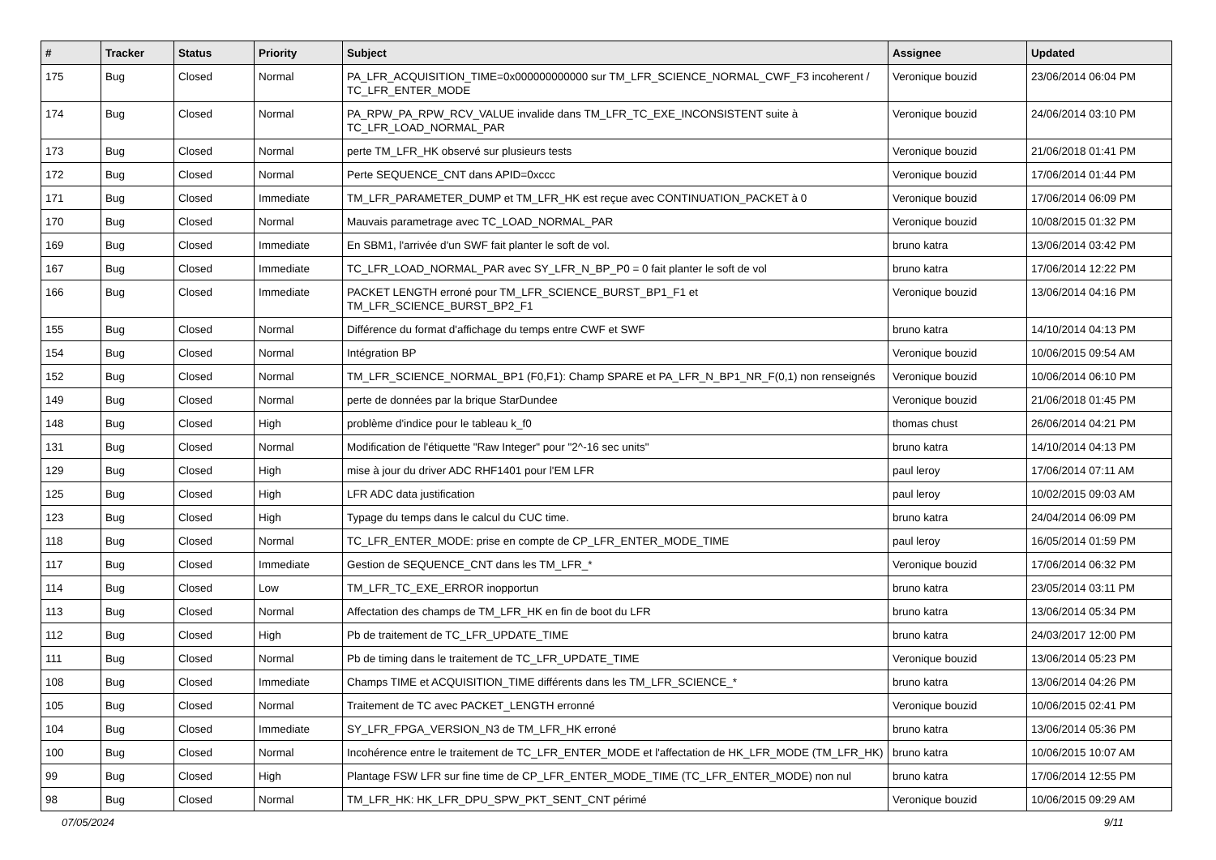| # | Tracker | Status | Priority | Subject | Assignee | Updated |
| --- | --- | --- | --- | --- | --- | --- |
| 175 | Bug | Closed | Normal | PA_LFR_ACQUISITION_TIME=0x000000000000 sur TM_LFR_SCIENCE_NORMAL_CWF_F3 incoherent / TC_LFR_ENTER_MODE | Veronique bouzid | 23/06/2014 06:04 PM |
| 174 | Bug | Closed | Normal | PA_RPW_PA_RPW_RCV_VALUE invalide dans TM_LFR_TC_EXE_INCONSISTENT suite à TC_LFR_LOAD_NORMAL_PAR | Veronique bouzid | 24/06/2014 03:10 PM |
| 173 | Bug | Closed | Normal | perte TM_LFR_HK observé sur plusieurs tests | Veronique bouzid | 21/06/2018 01:41 PM |
| 172 | Bug | Closed | Normal | Perte SEQUENCE_CNT dans APID=0xccc | Veronique bouzid | 17/06/2014 01:44 PM |
| 171 | Bug | Closed | Immediate | TM_LFR_PARAMETER_DUMP et TM_LFR_HK est reçue avec CONTINUATION_PACKET à 0 | Veronique bouzid | 17/06/2014 06:09 PM |
| 170 | Bug | Closed | Normal | Mauvais parametrage avec TC_LOAD_NORMAL_PAR | Veronique bouzid | 10/08/2015 01:32 PM |
| 169 | Bug | Closed | Immediate | En SBM1, l'arrivée d'un SWF fait planter le soft de vol. | bruno katra | 13/06/2014 03:42 PM |
| 167 | Bug | Closed | Immediate | TC_LFR_LOAD_NORMAL_PAR avec SY_LFR_N_BP_P0 = 0 fait planter le soft de vol | bruno katra | 17/06/2014 12:22 PM |
| 166 | Bug | Closed | Immediate | PACKET LENGTH erroné pour TM_LFR_SCIENCE_BURST_BP1_F1 et TM_LFR_SCIENCE_BURST_BP2_F1 | Veronique bouzid | 13/06/2014 04:16 PM |
| 155 | Bug | Closed | Normal | Différence du format d'affichage du temps entre CWF et SWF | bruno katra | 14/10/2014 04:13 PM |
| 154 | Bug | Closed | Normal | Intégration BP | Veronique bouzid | 10/06/2015 09:54 AM |
| 152 | Bug | Closed | Normal | TM_LFR_SCIENCE_NORMAL_BP1 (F0,F1): Champ SPARE et PA_LFR_N_BP1_NR_F(0,1) non renseignés | Veronique bouzid | 10/06/2014 06:10 PM |
| 149 | Bug | Closed | Normal | perte de données par la brique StarDundee | Veronique bouzid | 21/06/2018 01:45 PM |
| 148 | Bug | Closed | High | problème d'indice pour le tableau k_f0 | thomas chust | 26/06/2014 04:21 PM |
| 131 | Bug | Closed | Normal | Modification de l'étiquette "Raw Integer" pour "2^-16 sec units" | bruno katra | 14/10/2014 04:13 PM |
| 129 | Bug | Closed | High | mise à jour du driver ADC RHF1401 pour l'EM LFR | paul leroy | 17/06/2014 07:11 AM |
| 125 | Bug | Closed | High | LFR ADC data justification | paul leroy | 10/02/2015 09:03 AM |
| 123 | Bug | Closed | High | Typage du temps dans le calcul du CUC time. | bruno katra | 24/04/2014 06:09 PM |
| 118 | Bug | Closed | Normal | TC_LFR_ENTER_MODE: prise en compte de CP_LFR_ENTER_MODE_TIME | paul leroy | 16/05/2014 01:59 PM |
| 117 | Bug | Closed | Immediate | Gestion de SEQUENCE_CNT dans les TM_LFR_* | Veronique bouzid | 17/06/2014 06:32 PM |
| 114 | Bug | Closed | Low | TM_LFR_TC_EXE_ERROR inopportun | bruno katra | 23/05/2014 03:11 PM |
| 113 | Bug | Closed | Normal | Affectation des champs de TM_LFR_HK en fin de boot du LFR | bruno katra | 13/06/2014 05:34 PM |
| 112 | Bug | Closed | High | Pb de traitement de TC_LFR_UPDATE_TIME | bruno katra | 24/03/2017 12:00 PM |
| 111 | Bug | Closed | Normal | Pb de timing dans le traitement de TC_LFR_UPDATE_TIME | Veronique bouzid | 13/06/2014 05:23 PM |
| 108 | Bug | Closed | Immediate | Champs TIME et ACQUISITION_TIME différents dans les TM_LFR_SCIENCE_* | bruno katra | 13/06/2014 04:26 PM |
| 105 | Bug | Closed | Normal | Traitement de TC avec PACKET_LENGTH erronné | Veronique bouzid | 10/06/2015 02:41 PM |
| 104 | Bug | Closed | Immediate | SY_LFR_FPGA_VERSION_N3 de TM_LFR_HK erroné | bruno katra | 13/06/2014 05:36 PM |
| 100 | Bug | Closed | Normal | Incohérence entre le traitement de TC_LFR_ENTER_MODE et l'affectation de HK_LFR_MODE (TM_LFR_HK) | bruno katra | 10/06/2015 10:07 AM |
| 99 | Bug | Closed | High | Plantage FSW LFR sur fine time de CP_LFR_ENTER_MODE_TIME (TC_LFR_ENTER_MODE) non nul | bruno katra | 17/06/2014 12:55 PM |
| 98 | Bug | Closed | Normal | TM_LFR_HK: HK_LFR_DPU_SPW_PKT_SENT_CNT périmé | Veronique bouzid | 10/06/2015 09:29 AM |
07/05/2024 9/11